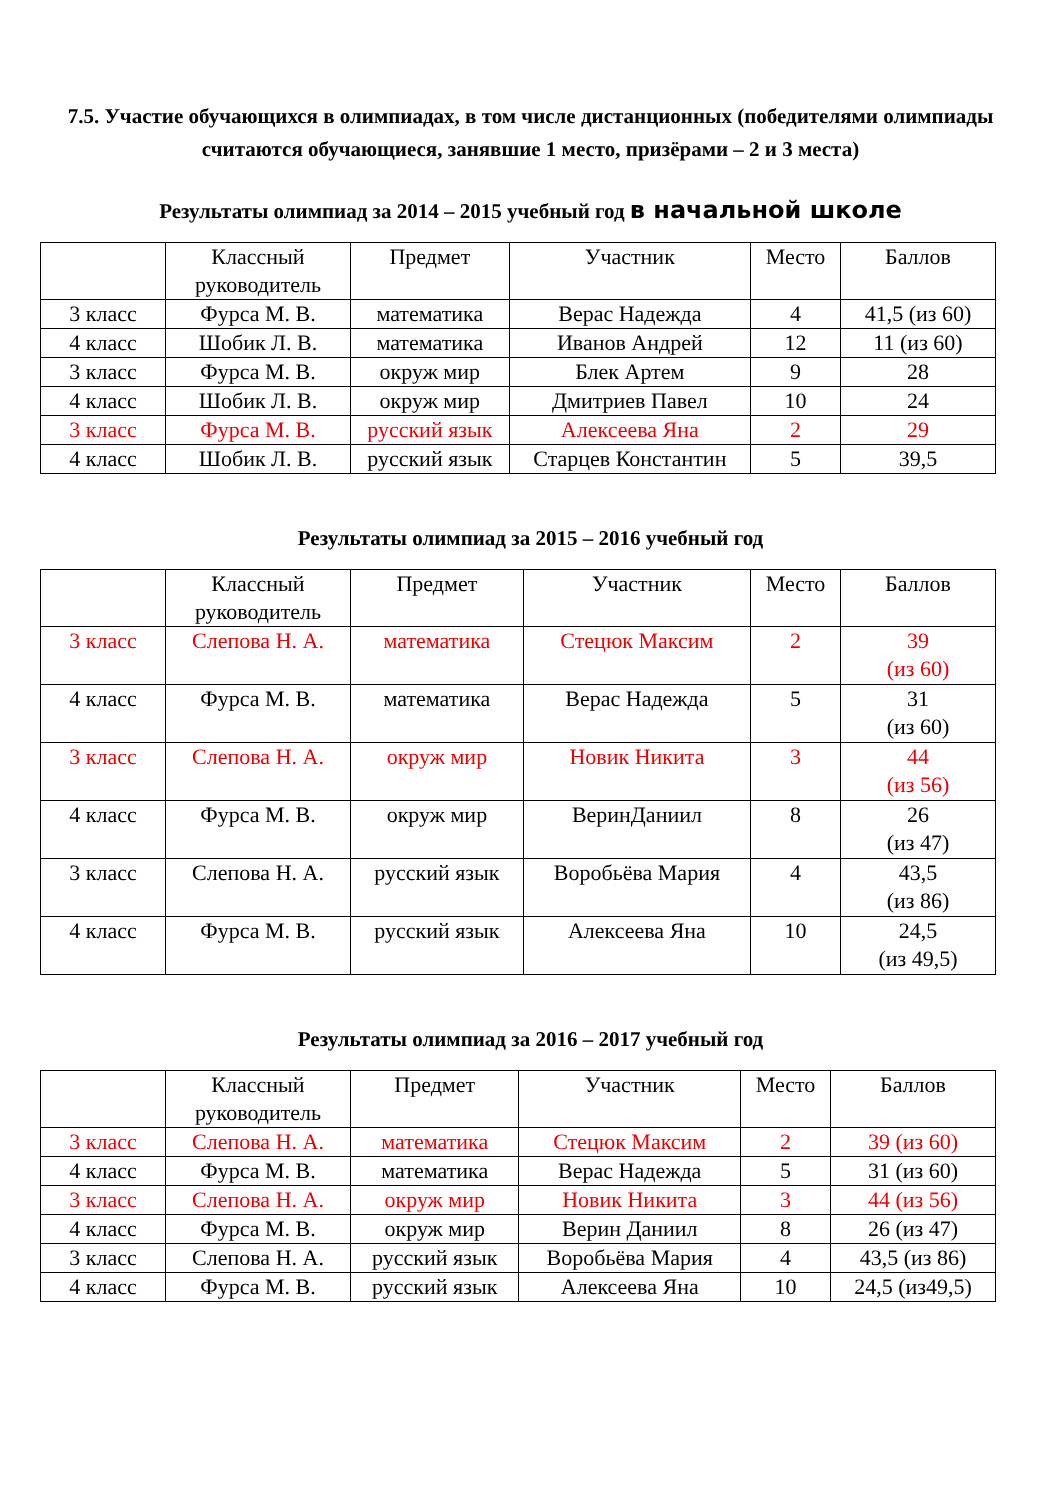7.5. Участие обучающихся в олимпиадах, в том числе дистанционных (победителями олимпиады считаются обучающиеся, занявшие 1 место, призёрами – 2 и 3 места)
Результаты олимпиад за 2014 – 2015 учебный год в начальной школе
| | Классный руководитель | Предмет | Участник | Место | Баллов |
| --- | --- | --- | --- | --- | --- |
| 3 класс | Фурса М. В. | математика | Верас Надежда | 4 | 41,5 (из 60) |
| 4 класс | Шобик Л. В. | математика | Иванов Андрей | 12 | 11 (из 60) |
| 3 класс | Фурса М. В. | окруж мир | Блек Артем | 9 | 28 |
| 4 класс | Шобик Л. В. | окруж мир | Дмитриев Павел | 10 | 24 |
| 3 класс | Фурса М. В. | русский язык | Алексеева Яна | 2 | 29 |
| 4 класс | Шобик Л. В. | русский язык | Старцев Константин | 5 | 39,5 |
Результаты олимпиад за 2015 – 2016 учебный год
| | Классный руководитель | Предмет | Участник | Место | Баллов |
| --- | --- | --- | --- | --- | --- |
| 3 класс | Слепова Н. А. | математика | Стецюк Максим | 2 | 39 (из 60) |
| 4 класс | Фурса М. В. | математика | Верас Надежда | 5 | 31 (из 60) |
| 3 класс | Слепова Н. А. | окруж мир | Новик Никита | 3 | 44 (из 56) |
| 4 класс | Фурса М. В. | окруж мир | ВеринДаниил | 8 | 26 (из 47) |
| 3 класс | Слепова Н. А. | русский язык | Воробьёва Мария | 4 | 43,5 (из 86) |
| 4 класс | Фурса М. В. | русский язык | Алексеева Яна | 10 | 24,5 (из 49,5) |
Результаты олимпиад за 2016 – 2017 учебный год
| | Классный руководитель | Предмет | Участник | Место | Баллов |
| --- | --- | --- | --- | --- | --- |
| 3 класс | Слепова Н. А. | математика | Стецюк Максим | 2 | 39 (из 60) |
| 4 класс | Фурса М. В. | математика | Верас Надежда | 5 | 31 (из 60) |
| 3 класс | Слепова Н. А. | окруж мир | Новик Никита | 3 | 44 (из 56) |
| 4 класс | Фурса М. В. | окруж мир | Верин Даниил | 8 | 26 (из 47) |
| 3 класс | Слепова Н. А. | русский язык | Воробьёва Мария | 4 | 43,5 (из 86) |
| 4 класс | Фурса М. В. | русский язык | Алексеева Яна | 10 | 24,5 (из49,5) |